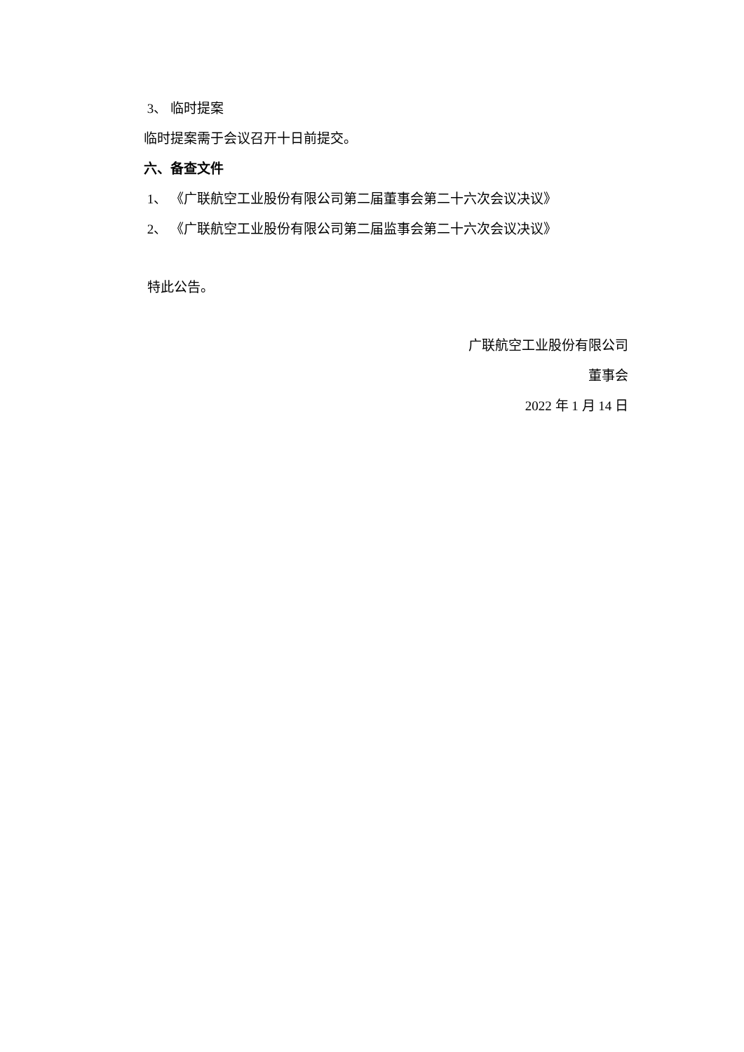3、 临时提案
临时提案需于会议召开十日前提交。
六、备查文件
1、 《广联航空工业股份有限公司第二届董事会第二十六次会议决议》
2、 《广联航空工业股份有限公司第二届监事会第二十六次会议决议》
特此公告。
广联航空工业股份有限公司
董事会
2022 年 1 月 14 日